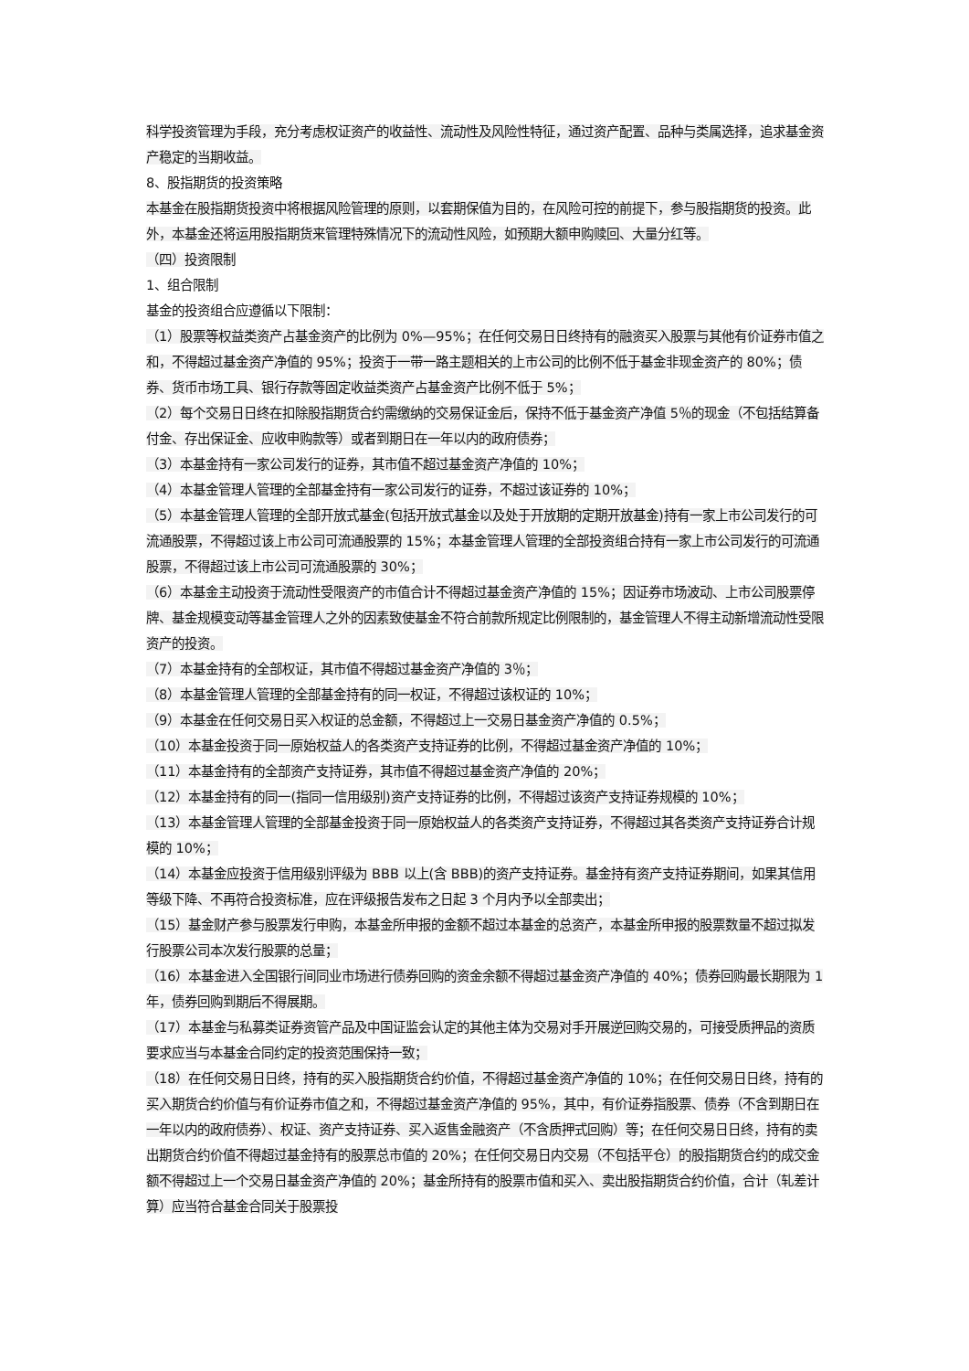科学投资管理为手段，充分考虑权证资产的收益性、流动性及风险性特征，通过资产配置、品种与类属选择，追求基金资产稳定的当期收益。
8、股指期货的投资策略
本基金在股指期货投资中将根据风险管理的原则，以套期保值为目的，在风险可控的前提下，参与股指期货的投资。此外，本基金还将运用股指期货来管理特殊情况下的流动性风险，如预期大额申购赎回、大量分红等。
（四）投资限制
1、组合限制
基金的投资组合应遵循以下限制：
（1）股票等权益类资产占基金资产的比例为 0%—95%；在任何交易日日终持有的融资买入股票与其他有价证券市值之和，不得超过基金资产净值的 95%；投资于一带一路主题相关的上市公司的比例不低于基金非现金资产的 80%；债券、货币市场工具、银行存款等固定收益类资产占基金资产比例不低于 5%；
（2）每个交易日日终在扣除股指期货合约需缴纳的交易保证金后，保持不低于基金资产净值 5％的现金（不包括结算备付金、存出保证金、应收申购款等）或者到期日在一年以内的政府债券；
（3）本基金持有一家公司发行的证券，其市值不超过基金资产净值的 10%；
（4）本基金管理人管理的全部基金持有一家公司发行的证券，不超过该证券的 10%；
（5）本基金管理人管理的全部开放式基金(包括开放式基金以及处于开放期的定期开放基金)持有一家上市公司发行的可流通股票，不得超过该上市公司可流通股票的 15%；本基金管理人管理的全部投资组合持有一家上市公司发行的可流通股票，不得超过该上市公司可流通股票的 30%；
（6）本基金主动投资于流动性受限资产的市值合计不得超过基金资产净值的 15%；因证券市场波动、上市公司股票停牌、基金规模变动等基金管理人之外的因素致使基金不符合前款所规定比例限制的，基金管理人不得主动新增流动性受限资产的投资。
（7）本基金持有的全部权证，其市值不得超过基金资产净值的 3％；
（8）本基金管理人管理的全部基金持有的同一权证，不得超过该权证的 10%；
（9）本基金在任何交易日买入权证的总金额，不得超过上一交易日基金资产净值的 0.5%；
（10）本基金投资于同一原始权益人的各类资产支持证券的比例，不得超过基金资产净值的 10%；
（11）本基金持有的全部资产支持证券，其市值不得超过基金资产净值的 20%；
（12）本基金持有的同一(指同一信用级别)资产支持证券的比例，不得超过该资产支持证券规模的 10%；
（13）本基金管理人管理的全部基金投资于同一原始权益人的各类资产支持证券，不得超过其各类资产支持证券合计规模的 10%；
（14）本基金应投资于信用级别评级为 BBB 以上(含 BBB)的资产支持证券。基金持有资产支持证券期间，如果其信用等级下降、不再符合投资标准，应在评级报告发布之日起 3 个月内予以全部卖出；
（15）基金财产参与股票发行申购，本基金所申报的金额不超过本基金的总资产，本基金所申报的股票数量不超过拟发行股票公司本次发行股票的总量；
（16）本基金进入全国银行间同业市场进行债券回购的资金余额不得超过基金资产净值的 40%；债券回购最长期限为 1 年，债券回购到期后不得展期。
（17）本基金与私募类证券资管产品及中国证监会认定的其他主体为交易对手开展逆回购交易的，可接受质押品的资质要求应当与本基金合同约定的投资范围保持一致；
（18）在任何交易日日终，持有的买入股指期货合约价值，不得超过基金资产净值的 10%；在任何交易日日终，持有的买入期货合约价值与有价证券市值之和，不得超过基金资产净值的 95%，其中，有价证券指股票、债券（不含到期日在一年以内的政府债券）、权证、资产支持证券、买入返售金融资产（不含质押式回购）等；在任何交易日日终，持有的卖出期货合约价值不得超过基金持有的股票总市值的 20%；在任何交易日内交易（不包括平仓）的股指期货合约的成交金额不得超过上一个交易日基金资产净值的 20%；基金所持有的股票市值和买入、卖出股指期货合约价值，合计（轧差计算）应当符合基金合同关于股票投